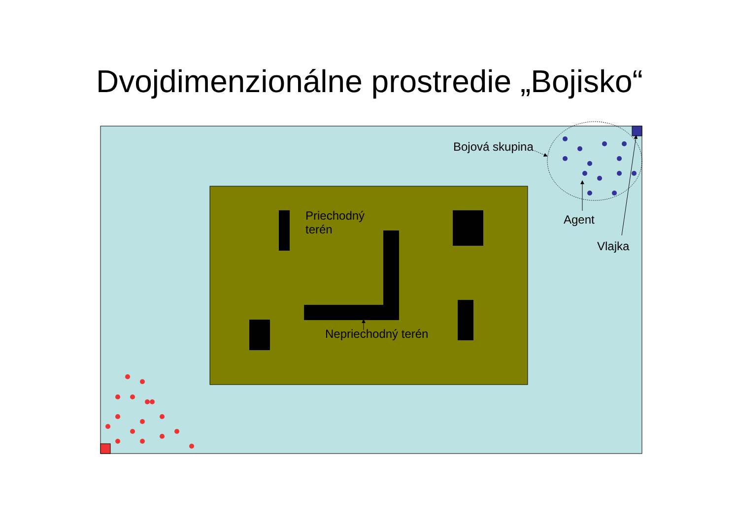Dvojdimenzionálne prostredie „Bojisko“
Bojová skupina
Priechodný
terén
Agent
Vlajka
Nepriechodný terén